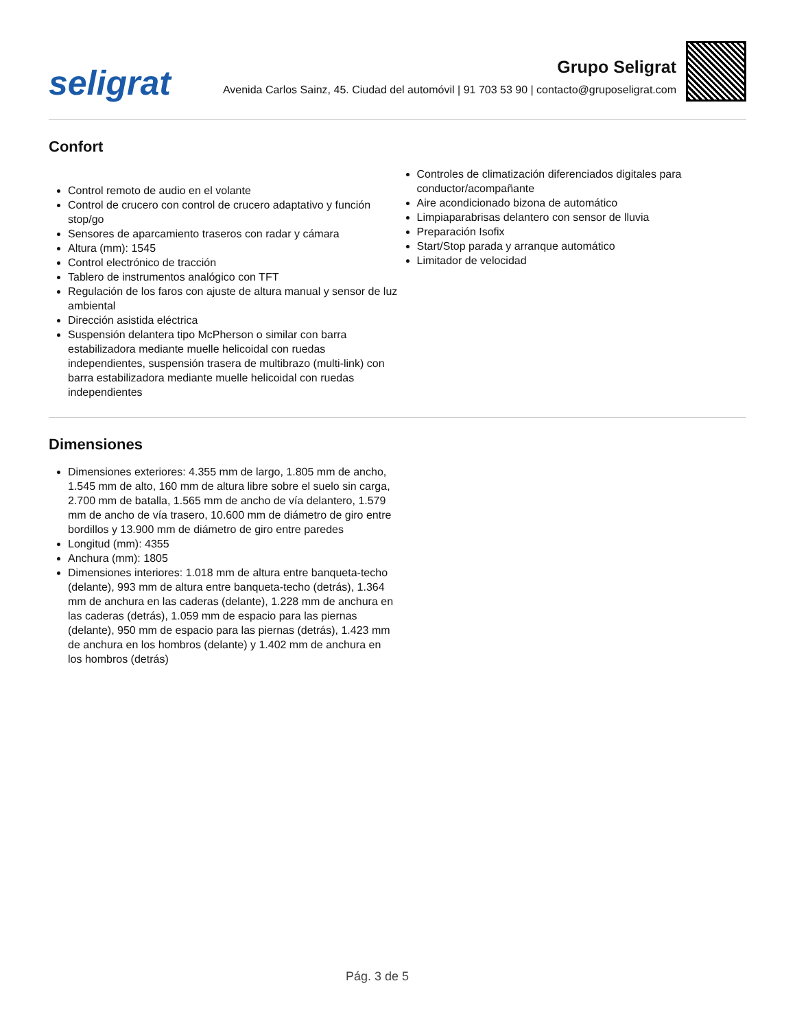seligrat
Grupo Seligrat
Avenida Carlos Sainz, 45. Ciudad del automóvil | 91 703 53 90 | contacto@gruposeligrat.com
Confort
Control remoto de audio en el volante
Control de crucero con control de crucero adaptativo y función stop/go
Sensores de aparcamiento traseros con radar y cámara
Altura (mm): 1545
Control electrónico de tracción
Tablero de instrumentos analógico con TFT
Regulación de los faros con ajuste de altura manual y sensor de luz ambiental
Dirección asistida eléctrica
Suspensión delantera tipo McPherson o similar con barra estabilizadora mediante muelle helicoidal con ruedas independientes, suspensión trasera de multibrazo (multi-link) con barra estabilizadora mediante muelle helicoidal con ruedas independientes
Controles de climatización diferenciados digitales para conductor/acompañante
Aire acondicionado bizona de automático
Limpiaparabrisas delantero con sensor de lluvia
Preparación Isofix
Start/Stop parada y arranque automático
Limitador de velocidad
Dimensiones
Dimensiones exteriores: 4.355 mm de largo, 1.805 mm de ancho, 1.545 mm de alto, 160 mm de altura libre sobre el suelo sin carga, 2.700 mm de batalla, 1.565 mm de ancho de vía delantero, 1.579 mm de ancho de vía trasero, 10.600 mm de diámetro de giro entre bordillos y 13.900 mm de diámetro de giro entre paredes
Longitud (mm): 4355
Anchura (mm): 1805
Dimensiones interiores: 1.018 mm de altura entre banqueta-techo (delante), 993 mm de altura entre banqueta-techo (detrás), 1.364 mm de anchura en las caderas (delante), 1.228 mm de anchura en las caderas (detrás), 1.059 mm de espacio para las piernas (delante), 950 mm de espacio para las piernas (detrás), 1.423 mm de anchura en los hombros (delante) y 1.402 mm de anchura en los hombros (detrás)
Pág. 3 de 5